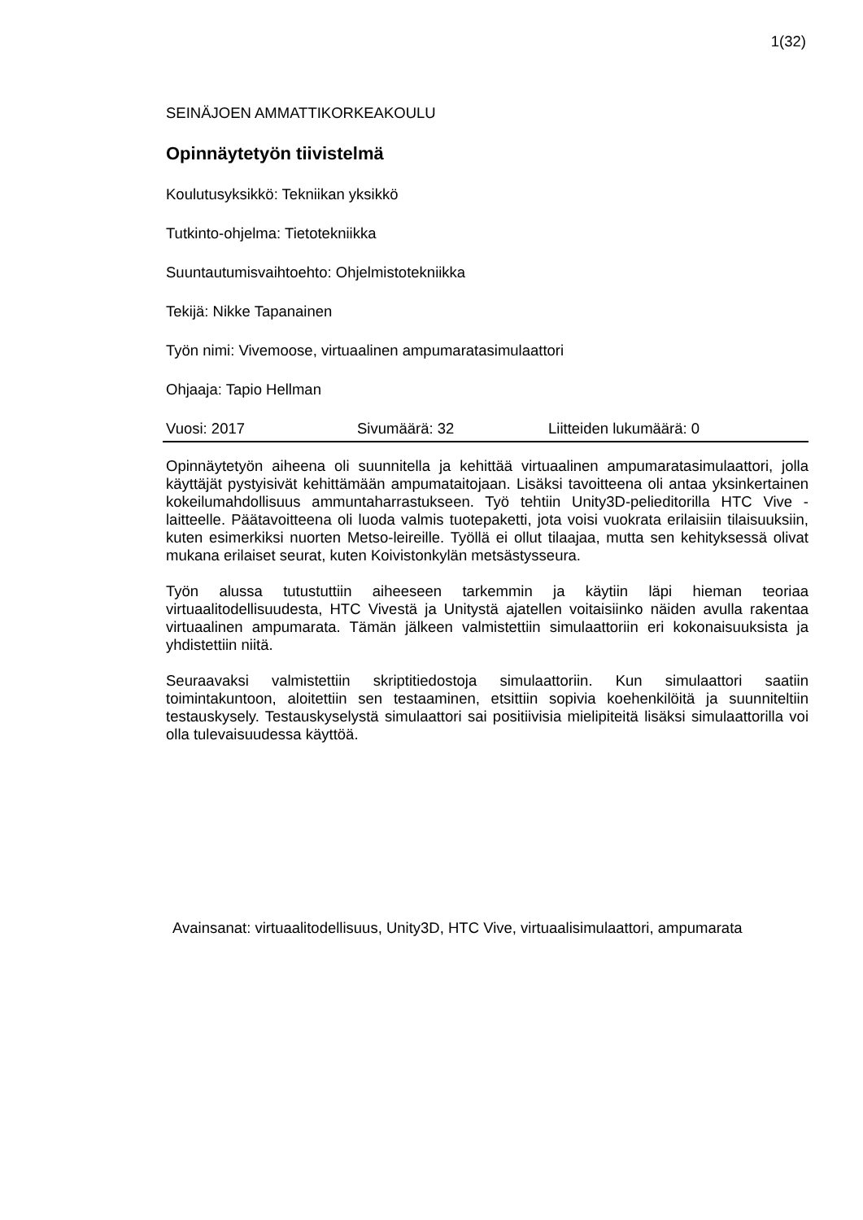1(32)
SEINÄJOEN AMMATTIKORKEAKOULU
Opinnäytetyön tiivistelmä
Koulutusyksikkö: Tekniikan yksikkö
Tutkinto-ohjelma: Tietotekniikka
Suuntautumisvaihtoehto: Ohjelmistotekniikka
Tekijä: Nikke Tapanainen
Työn nimi: Vivemoose, virtuaalinen ampumaratasimulaattori
Ohjaaja: Tapio Hellman
Vuosi: 2017 Sivumäärä: 32 Liitteiden lukumäärä: 0
Opinnäytetyön aiheena oli suunnitella ja kehittää virtuaalinen ampumaratasimulaattori, jolla käyttäjät pystyisivät kehittämään ampumataitojaan. Lisäksi tavoitteena oli antaa yksinkertainen kokeilumahdollisuus ammuntaharrastukseen. Työ tehtiin Unity3D-pelieditorilla HTC Vive -laitteelle. Päätavoitteena oli luoda valmis tuotepaketti, jota voisi vuokrata erilaisiin tilaisuuksiin, kuten esimerkiksi nuorten Metso-leireille. Työllä ei ollut tilaajaa, mutta sen kehityksessä olivat mukana erilaiset seurat, kuten Koivistonkylän metsästysseura.
Työn alussa tutustuttiin aiheeseen tarkemmin ja käytiin läpi hieman teoriaa virtuaalitodellisuudesta, HTC Vivestä ja Unitystä ajatellen voitaisiinko näiden avulla rakentaa virtuaalinen ampumarata. Tämän jälkeen valmistettiin simulaattoriin eri kokonaisuuksista ja yhdistettiin niitä.
Seuraavaksi valmistettiin skriptitiedostoja simulaattoriin. Kun simulaattori saatiin toimintakuntoon, aloitettiin sen testaaminen, etsittiin sopivia koehenkilöitä ja suunniteltiin testauskysely. Testauskyselystä simulaattori sai positiivisia mielipiteitä lisäksi simulaattorilla voi olla tulevaisuudessa käyttöä.
Avainsanat: virtuaalitodellisuus, Unity3D, HTC Vive, virtuaalisimulaattori, ampumarata